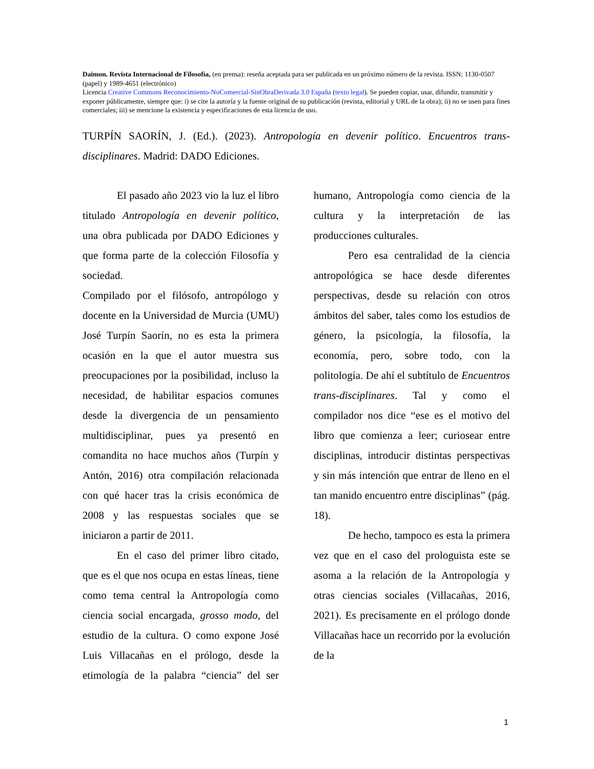Daimon. Revista Internacional de Filosofía, (en prensa): reseña aceptada para ser publicada en un próximo número de la revista. ISSN: 1130-0507 (papel) y 1989-4651 (electrónico)
Licencia Creative Commons Reconocimiento-NoComercial-SinObraDerivada 3.0 España (texto legal). Se pueden copiar, usar, difundir, transmitir y exponer públicamente, siempre que: i) se cite la autoría y la fuente original de su publicación (revista, editorial y URL de la obra); ii) no se usen para fines comerciales; iii) se mencione la existencia y especificaciones de esta licencia de uso.
TURPÍN SAORÍN, J. (Ed.). (2023). Antropología en devenir político. Encuentros trans-disciplinares. Madrid: DADO Ediciones.
El pasado año 2023 vio la luz el libro titulado Antropología en devenir político, una obra publicada por DADO Ediciones y que forma parte de la colección Filosofía y sociedad.
Compilado por el filósofo, antropólogo y docente en la Universidad de Murcia (UMU) José Turpín Saorín, no es esta la primera ocasión en la que el autor muestra sus preocupaciones por la posibilidad, incluso la necesidad, de habilitar espacios comunes desde la divergencia de un pensamiento multidisciplinar, pues ya presentó en comandita no hace muchos años (Turpín y Antón, 2016) otra compilación relacionada con qué hacer tras la crisis económica de 2008 y las respuestas sociales que se iniciaron a partir de 2011.
En el caso del primer libro citado, que es el que nos ocupa en estas líneas, tiene como tema central la Antropología como ciencia social encargada, grosso modo, del estudio de la cultura. O como expone José Luis Villacañas en el prólogo, desde la etimología de la palabra “ciencia” del ser humano, Antropología como ciencia de la cultura y la interpretación de las producciones culturales.
Pero esa centralidad de la ciencia antropológica se hace desde diferentes perspectivas, desde su relación con otros ámbitos del saber, tales como los estudios de género, la psicología, la filosofía, la economía, pero, sobre todo, con la politología. De ahí el subtítulo de Encuentros trans-disciplinares. Tal y como el compilador nos dice “ese es el motivo del libro que comienza a leer; curiosear entre disciplinas, introducir distintas perspectivas y sin más intención que entrar de lleno en el tan manido encuentro entre disciplinas” (pág. 18).
De hecho, tampoco es esta la primera vez que en el caso del prologuista este se asoma a la relación de la Antropología y otras ciencias sociales (Villacañas, 2016, 2021). Es precisamente en el prólogo donde Villacañas hace un recorrido por la evolución de la
1